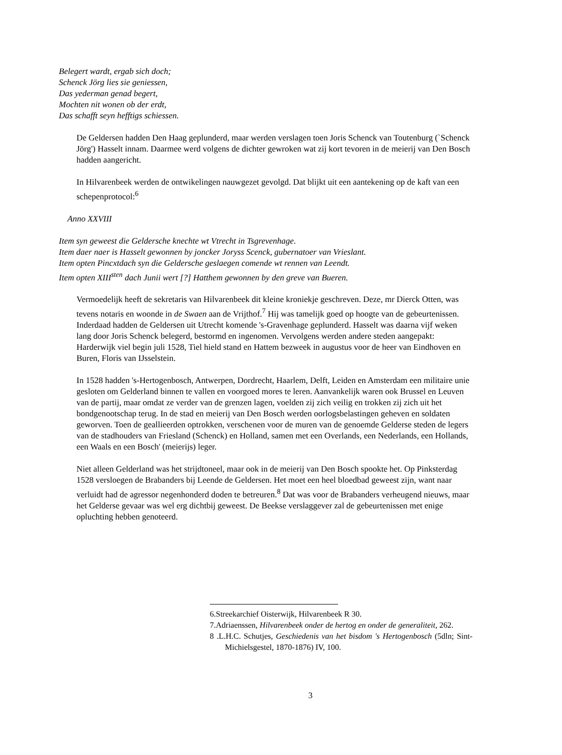Belegert wardt, ergab sich doch;
Schenck Jörg lies sie geniessen,
Das yederman genad begert,
Mochten nit wonen ob der erdt,
Das schafft seyn hefftigs schiessen.
De Geldersen hadden Den Haag geplunderd, maar werden verslagen toen Joris Schenck van Toutenburg (`Schenck Jörg') Hasselt innam. Daarmee werd volgens de dichter gewroken wat zij kort tevoren in de meierij van Den Bosch hadden aangericht.
In Hilvarenbeek werden de ontwikelingen nauwgezet gevolgd. Dat blijkt uit een aantekening op de kaft van een schepenprotocol:<sup>6</sup>
Anno XXVIII
Item syn geweest die Geldersche knechte wt Vtrecht in Tsgrevenhage.
Item daer naer is Hasselt gewonnen by joncker Joryss Scenck, gubernatoer van Vrieslant.
Item opten Pincxtdach syn die Geldersche geslaegen comende wt rennen van Leendt.
Item opten XIII<sup>sten</sup> dach Junii wert [?] Hatthem gewonnen by den greve van Bueren.
Vermoedelijk heeft de sekretaris van Hilvarenbeek dit kleine kroniekje geschreven. Deze, mr Dierck Otten, was tevens notaris en woonde in de Swaen aan de Vrijthof.<sup>7</sup> Hij was tamelijk goed op hoogte van de gebeurtenissen. Inderdaad hadden de Geldersen uit Utrecht komende 's-Gravenhage geplunderd. Hasselt was daarna vijf weken lang door Joris Schenck belegerd, bestormd en ingenomen. Vervolgens werden andere steden aangepakt: Harderwijk viel begin juli 1528, Tiel hield stand en Hattem bezweek in augustus voor de heer van Eindhoven en Buren, Floris van IJsselstein.
In 1528 hadden 's-Hertogenbosch, Antwerpen, Dordrecht, Haarlem, Delft, Leiden en Amsterdam een militaire unie gesloten om Gelderland binnen te vallen en voorgoed mores te leren. Aanvankelijk waren ook Brussel en Leuven van de partij, maar omdat ze verder van de grenzen lagen, voelden zij zich veilig en trokken zij zich uit het bondgenootschap terug. In de stad en meierij van Den Bosch werden oorlogsbelastingen geheven en soldaten geworven. Toen de geallieerden optrokken, verschenen voor de muren van de genoemde Gelderse steden de legers van de stadhouders van Friesland (Schenck) en Holland, samen met een Overlands, een Nederlands, een Hollands, een Waals en een Bosch' (meierijs) leger.
Niet alleen Gelderland was het strijdtoneel, maar ook in de meierij van Den Bosch spookte het. Op Pinksterdag 1528 versloegen de Brabanders bij Leende de Geldersen. Het moet een heel bloedbad geweest zijn, want naar verluidt had de agressor negenhonderd doden te betreuren.<sup>8</sup> Dat was voor de Brabanders verheugend nieuws, maar het Gelderse gevaar was wel erg dichtbij geweest. De Beekse verslaggever zal de gebeurtenissen met enige opluchting hebben genoteerd.
6.Streekarchief Oisterwijk, Hilvarenbeek R 30.
7.Adriaenssen, Hilvarenbeek onder de hertog en onder de generaliteit, 262.
8 .L.H.C. Schutjes, Geschiedenis van het bisdom 's Hertogenbosch (5dln; Sint-Michielsgestel, 1870-1876) IV, 100.
3